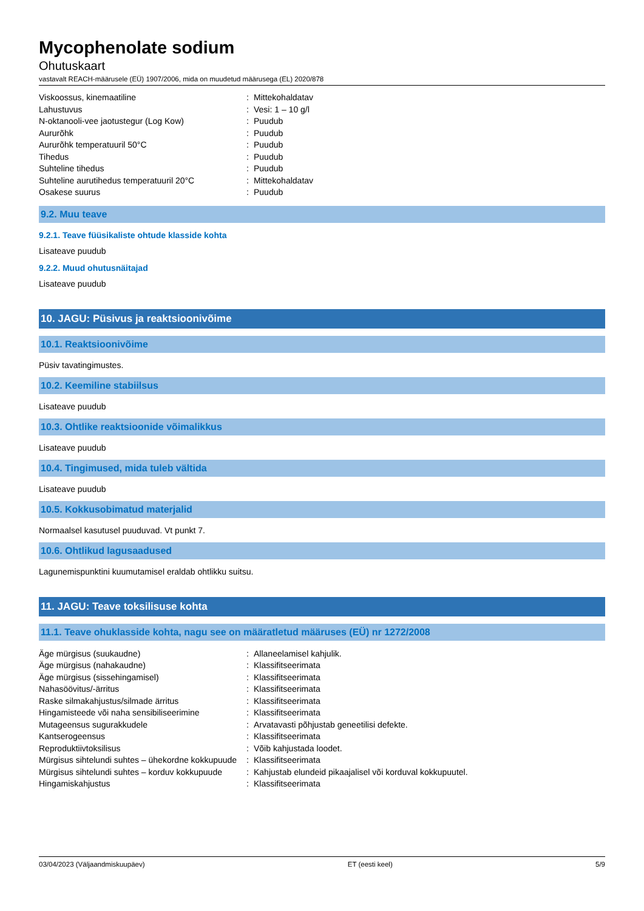Mycophenolate sodium
Ohutuskaart
vastavalt REACH-määrusele (EÜ) 1907/2006, mida on muudetud määrusega (EL) 2020/878
| Viskoossus, kinemaatiline | : | Mittekohaldatav |
| Lahustuvus | : | Vesi: 1 – 10 g/l |
| N-oktanooli-vee jaotustegur (Log Kow) | : | Puudub |
| Aururõhk | : | Puudub |
| Aururõhk temperatuuril 50°C | : | Puudub |
| Tihedus | : | Puudub |
| Suhteline tihedus | : | Puudub |
| Suhteline aurutihedus temperatuuril 20°C | : | Mittekohaldatav |
| Osakese suurus | : | Puudub |
9.2. Muu teave
9.2.1. Teave füüsikaliste ohtude klasside kohta
Lisateave puudub
9.2.2. Muud ohutusnäitajad
Lisateave puudub
10. JAGU: Püsivus ja reaktsioonivõime
10.1. Reaktsioonivõime
Püsiv tavatingimustes.
10.2. Keemiline stabiilsus
Lisateave puudub
10.3. Ohtlike reaktsioonide võimalikkus
Lisateave puudub
10.4. Tingimused, mida tuleb vältida
Lisateave puudub
10.5. Kokkusobimatud materjalid
Normaalsel kasutusel puuduvad. Vt punkt 7.
10.6. Ohtlikud lagusaadused
Lagunemispunktini kuumutamisel eraldab ohtlikku suitsu.
11. JAGU: Teave toksilisuse kohta
11.1. Teave ohuklasside kohta, nagu see on määratletud määruses (EÜ) nr 1272/2008
| Äge mürgisus (suukaudne) | : | Allaneelamisel kahjulik. |
| Äge mürgisus (nahakaudne) | : | Klassifitseerimata |
| Äge mürgisus (sissehingamisel) | : | Klassifitseerimata |
| Nahasöövitus/-ärritus | : | Klassifitseerimata |
| Raske silmakahjustus/silmade ärritus | : | Klassifitseerimata |
| Hingamisteede või naha sensibiliseerimine | : | Klassifitseerimata |
| Mutageensus sugurakkudele | : | Arvatavasti põhjustab geneetilisi defekte. |
| Kantserogeensus | : | Klassifitseerimata |
| Reproduktiivtoksilisus | : | Võib kahjustada loodet. |
| Mürgisus sihtelundi suhtes – ühekordne kokkupuude | : | Klassifitseerimata |
| Mürgisus sihtelundi suhtes – korduv kokkupuude | : | Kahjustab elundeid pikaajalisel või korduval kokkupuutel. |
| Hingamiskahjustus | : | Klassifitseerimata |
03/04/2023 (Väljaandmiskuupäev) ET (eesti keel) 5/9